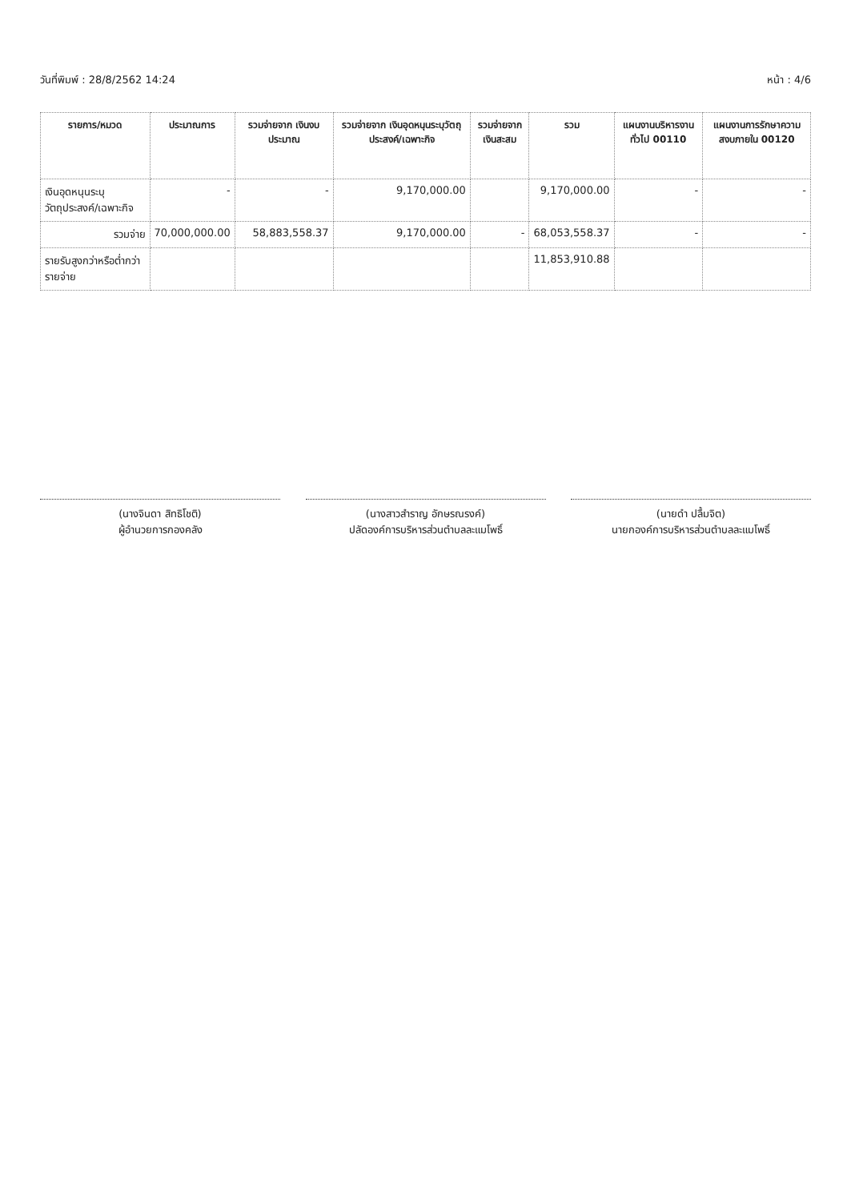วันที่พิมพ์ : 28/8/2562 14:24 หน้า : 4/6
| รายการ/หมวด | ประมาณการ | รวมจ่ายจาก เงินงบประมาณ | รวมจ่ายจาก เงินอุดหนุนระบุวัตถุ ประสงค์/เฉพาะกิจ | รวมจ่ายจาก เงินสะสม | รวม | แผนงานบริหารงานทั่วไป 00110 | แผนงานการรักษาความ สงบภายใน 00120 |
| --- | --- | --- | --- | --- | --- | --- | --- |
| เงินอุดหนุนระบุวัตถุประสงค์/เฉพาะกิจ | - | - | 9,170,000.00 | | 9,170,000.00 | - | - |
| รวมจ่าย | 70,000,000.00 | 58,883,558.37 | 9,170,000.00 | - | 68,053,558.37 | - | - |
| รายรับสูงกว่าหรือต่ำกว่ารายจ่าย | | | | | 11,853,910.88 | | |
(นางจินดา สิทธิโชติ)
ผู้อำนวยการกองคลัง
(นางสาวสำราญ อักษรณรงค์)
ปลัดองค์การบริหารส่วนตำบลละแมโพธิ์
(นายดำ ปลื้มจิต)
นายกองค์การบริหารส่วนตำบลละแมโพธิ์